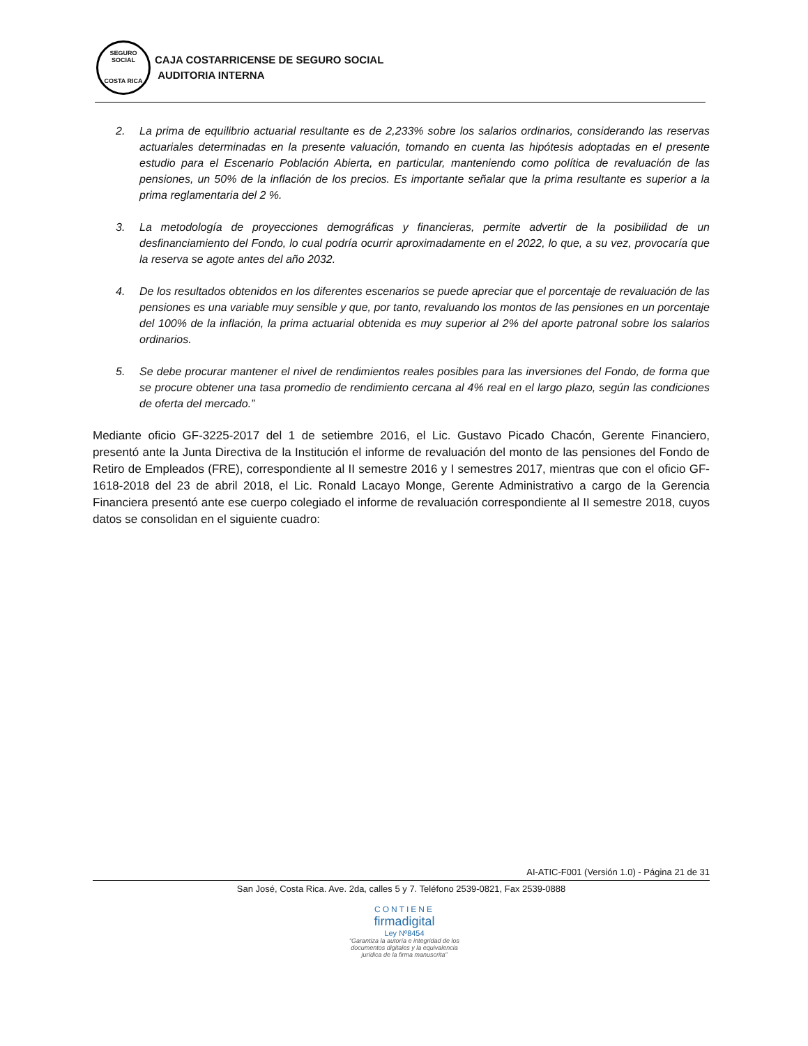SEGURO SOCIAL
COSTA RICA
CAJA COSTARRICENSE DE SEGURO SOCIAL
AUDITORIA INTERNA
2. La prima de equilibrio actuarial resultante es de 2,233% sobre los salarios ordinarios, considerando las reservas actuariales determinadas en la presente valuación, tomando en cuenta las hipótesis adoptadas en el presente estudio para el Escenario Población Abierta, en particular, manteniendo como política de revaluación de las pensiones, un 50% de la inflación de los precios. Es importante señalar que la prima resultante es superior a la prima reglamentaria del 2 %.
3. La metodología de proyecciones demográficas y financieras, permite advertir de la posibilidad de un desfinanciamiento del Fondo, lo cual podría ocurrir aproximadamente en el 2022, lo que, a su vez, provocaría que la reserva se agote antes del año 2032.
4. De los resultados obtenidos en los diferentes escenarios se puede apreciar que el porcentaje de revaluación de las pensiones es una variable muy sensible y que, por tanto, revaluando los montos de las pensiones en un porcentaje del 100% de la inflación, la prima actuarial obtenida es muy superior al 2% del aporte patronal sobre los salarios ordinarios.
5. Se debe procurar mantener el nivel de rendimientos reales posibles para las inversiones del Fondo, de forma que se procure obtener una tasa promedio de rendimiento cercana al 4% real en el largo plazo, según las condiciones de oferta del mercado.”
Mediante oficio GF-3225-2017 del 1 de setiembre 2016, el Lic. Gustavo Picado Chacón, Gerente Financiero, presentó ante la Junta Directiva de la Institución el informe de revaluación del monto de las pensiones del Fondo de Retiro de Empleados (FRE), correspondiente al II semestre 2016 y I semestres 2017, mientras que con el oficio GF-1618-2018 del 23 de abril 2018, el Lic. Ronald Lacayo Monge, Gerente Administrativo a cargo de la Gerencia Financiera presentó ante ese cuerpo colegiado el informe de revaluación correspondiente al II semestre 2018, cuyos datos se consolidan en el siguiente cuadro:
AI-ATIC-F001 (Versión 1.0) - Página 21 de 31
San José, Costa Rica. Ave. 2da, calles 5 y 7. Teléfono 2539-0821, Fax 2539-0888
CONTIENE
firmadigital
Ley Nº8454
“Garantiza la autoría e integridad de los documentos digitales y la equivalencia jurídica de la firma manuscrita”